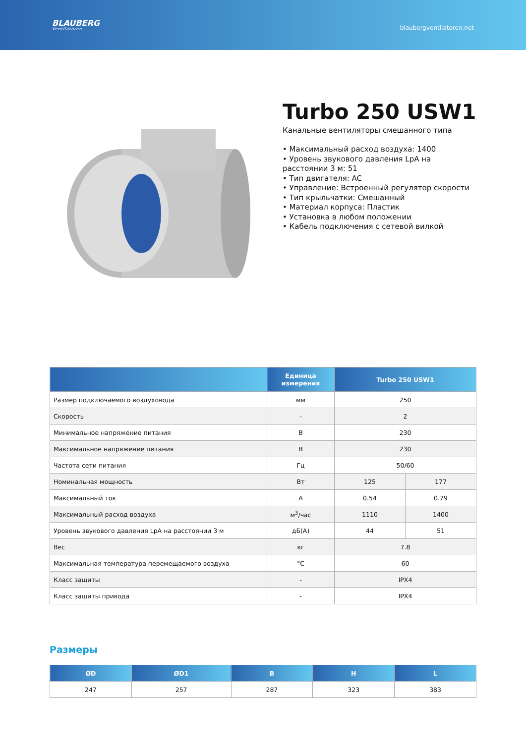BLAUBERG
Ventilatoren
blaubergventilatoren.net
Turbo 250 USW1
Канальные вентиляторы смешанного типа
• Максимальный расход воздуха: 1400
• Уровень звукового давления LpA на расстоянии 3 м: 51
• Тип двигателя: AC
• Управление: Встроенный регулятор скорости
• Тип крыльчатки: Смешанный
• Материал корпуса: Пластик
• Установка в любом положении
• Кабель подключения с сетевой вилкой
| | Единица измерения | Turbo 250 USW1 | |
| --- | --- | --- | --- |
| Размер подключаемого воздуховода | мм | 250 | |
| Скорость | - | 2 | |
| Минимальное напряжение питания | В | 230 | |
| Максимальное напряжение питания | В | 230 | |
| Частота сети питания | Гц | 50/60 | |
| Номинальная мощность | Вт | 125 | 177 |
| Максимальный ток | А | 0.54 | 0.79 |
| Максимальный расход воздуха | м<sup>3</sup>/час | 1110 | 1400 |
| Уровень звукового давления LpA на расстоянии 3 м | дБ(А) | 44 | 51 |
| Вес | кг | 7.8 | |
| Максимальная температура перемещаемого воздуха | °C | 60 | |
| Класс защиты | - | IPX4 | |
| Класс защиты привода | - | IPX4 | |
Размеры
| ØD | ØD1 | B | H | L |
| --- | --- | --- | --- | --- |
| 247 | 257 | 287 | 323 | 383 |